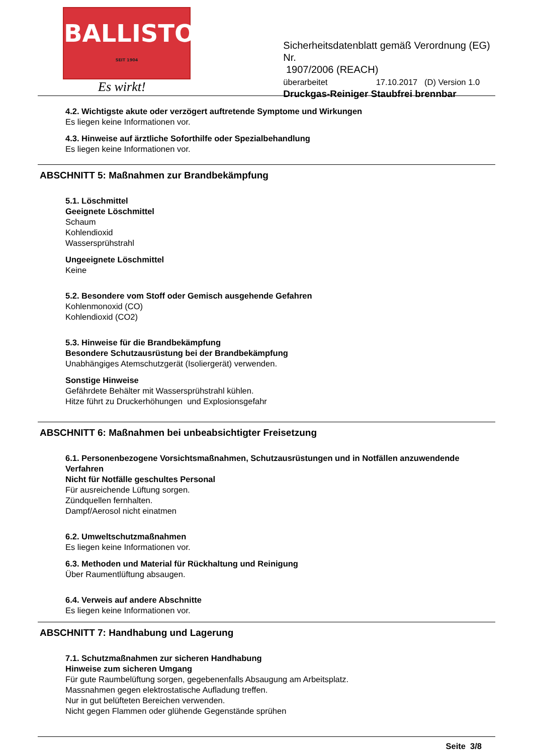BALLISTOL
SEIT 1904
Es wirkt!
Sicherheitsdatenblatt gemäß Verordnung (EG) Nr.
1907/2006 (REACH)
überarbeitet 17.10.2017 (D) Version 1.0
Druckgas-Reiniger Staubfrei brennbar
4.2. Wichtigste akute oder verzögert auftretende Symptome und Wirkungen
Es liegen keine Informationen vor.
4.3. Hinweise auf ärztliche Soforthilfe oder Spezialbehandlung
Es liegen keine Informationen vor.
ABSCHNITT 5: Maßnahmen zur Brandbekämpfung
5.1. Löschmittel
Geeignete Löschmittel
Schaum
Kohlendioxid
Wassersprühstrahl
Ungeeignete Löschmittel
Keine
5.2. Besondere vom Stoff oder Gemisch ausgehende Gefahren
Kohlenmonoxid (CO)
Kohlendioxid (CO2)
5.3. Hinweise für die Brandbekämpfung
Besondere Schutzausrüstung bei der Brandbekämpfung
Unabhängiges Atemschutzgerät (Isoliergerät) verwenden.
Sonstige Hinweise
Gefährdete Behälter mit Wassersprühstrahl kühlen.
Hitze führt zu Druckerhöhungen und Explosionsgefahr
ABSCHNITT 6: Maßnahmen bei unbeabsichtigter Freisetzung
6.1. Personenbezogene Vorsichtsmaßnahmen, Schutzausrüstungen und in Notfällen anzuwendende Verfahren
Nicht für Notfälle geschultes Personal
Für ausreichende Lüftung sorgen.
Zündquellen fernhalten.
Dampf/Aerosol nicht einatmen
6.2. Umweltschutzmaßnahmen
Es liegen keine Informationen vor.
6.3. Methoden und Material für Rückhaltung und Reinigung
Über Raumentlüftung absaugen.
6.4. Verweis auf andere Abschnitte
Es liegen keine Informationen vor.
ABSCHNITT 7: Handhabung und Lagerung
7.1. Schutzmaßnahmen zur sicheren Handhabung
Hinweise zum sicheren Umgang
Für gute Raumbelüftung sorgen, gegebenenfalls Absaugung am Arbeitsplatz.
Massnahmen gegen elektrostatische Aufladung treffen.
Nur in gut belüfteten Bereichen verwenden.
Nicht gegen Flammen oder glühende Gegenstände sprühen
Seite 3/8